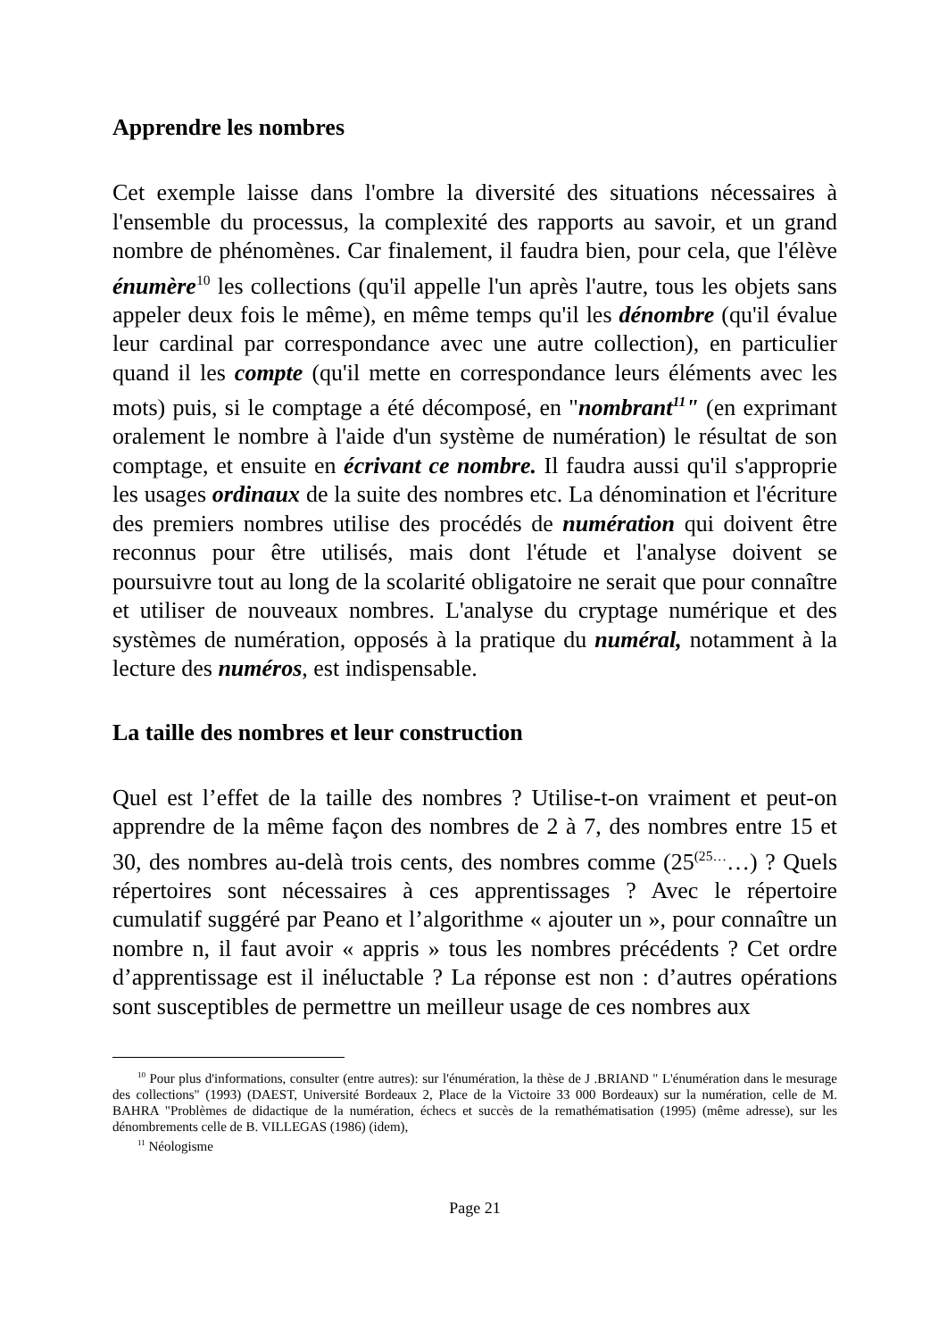Apprendre les nombres
Cet exemple laisse dans l'ombre la diversité des situations nécessaires à l'ensemble du processus, la complexité des rapports au savoir, et un grand nombre de phénomènes. Car finalement, il faudra bien, pour cela, que l'élève énumère<sup>10</sup> les collections (qu'il appelle l'un après l'autre, tous les objets sans appeler deux fois le même), en même temps qu'il les dénombre (qu'il évalue leur cardinal par correspondance avec une autre collection), en particulier quand il les compte (qu'il mette en correspondance leurs éléments avec les mots) puis, si le comptage a été décomposé, en "nombrant<sup>11</sup>" (en exprimant oralement le nombre à l'aide d'un système de numération) le résultat de son comptage, et ensuite en écrivant ce nombre. Il faudra aussi qu'il s'approprie les usages ordinaux de la suite des nombres etc. La dénomination et l'écriture des premiers nombres utilise des procédés de numération qui doivent être reconnus pour être utilisés, mais dont l'étude et l'analyse doivent se poursuivre tout au long de la scolarité obligatoire ne serait que pour connaître et utiliser de nouveaux nombres. L'analyse du cryptage numérique et des systèmes de numération, opposés à la pratique du numéral, notamment à la lecture des numéros, est indispensable.
La taille des nombres et leur construction
Quel est l’effet de la taille des nombres ? Utilise-t-on vraiment et peut-on apprendre de la même façon des nombres de 2 à 7, des nombres entre 15 et 30, des nombres au-delà trois cents, des nombres comme (25<sup>(25…</sup>…) ? Quels répertoires sont nécessaires à ces apprentissages ? Avec le répertoire cumulatif suggéré par Peano et l’algorithme « ajouter un », pour connaître un nombre n, il faut avoir « appris » tous les nombres précédents ? Cet ordre d’apprentissage est il inéluctable ? La réponse est non : d’autres opérations sont susceptibles de permettre un meilleur usage de ces nombres aux
<sup>10</sup> Pour plus d'informations, consulter (entre autres): sur l'énumération, la thèse de J .BRIAND " L'énumération dans le mesurage des collections" (1993) (DAEST, Université Bordeaux 2, Place de la Victoire 33 000 Bordeaux) sur la numération, celle de M. BAHRA "Problèmes de didactique de la numération, échecs et succès de la remathématisation (1995) (même adresse), sur les dénombrements celle de B. VILLEGAS (1986) (idem),
<sup>11</sup> Néologisme
Page 21